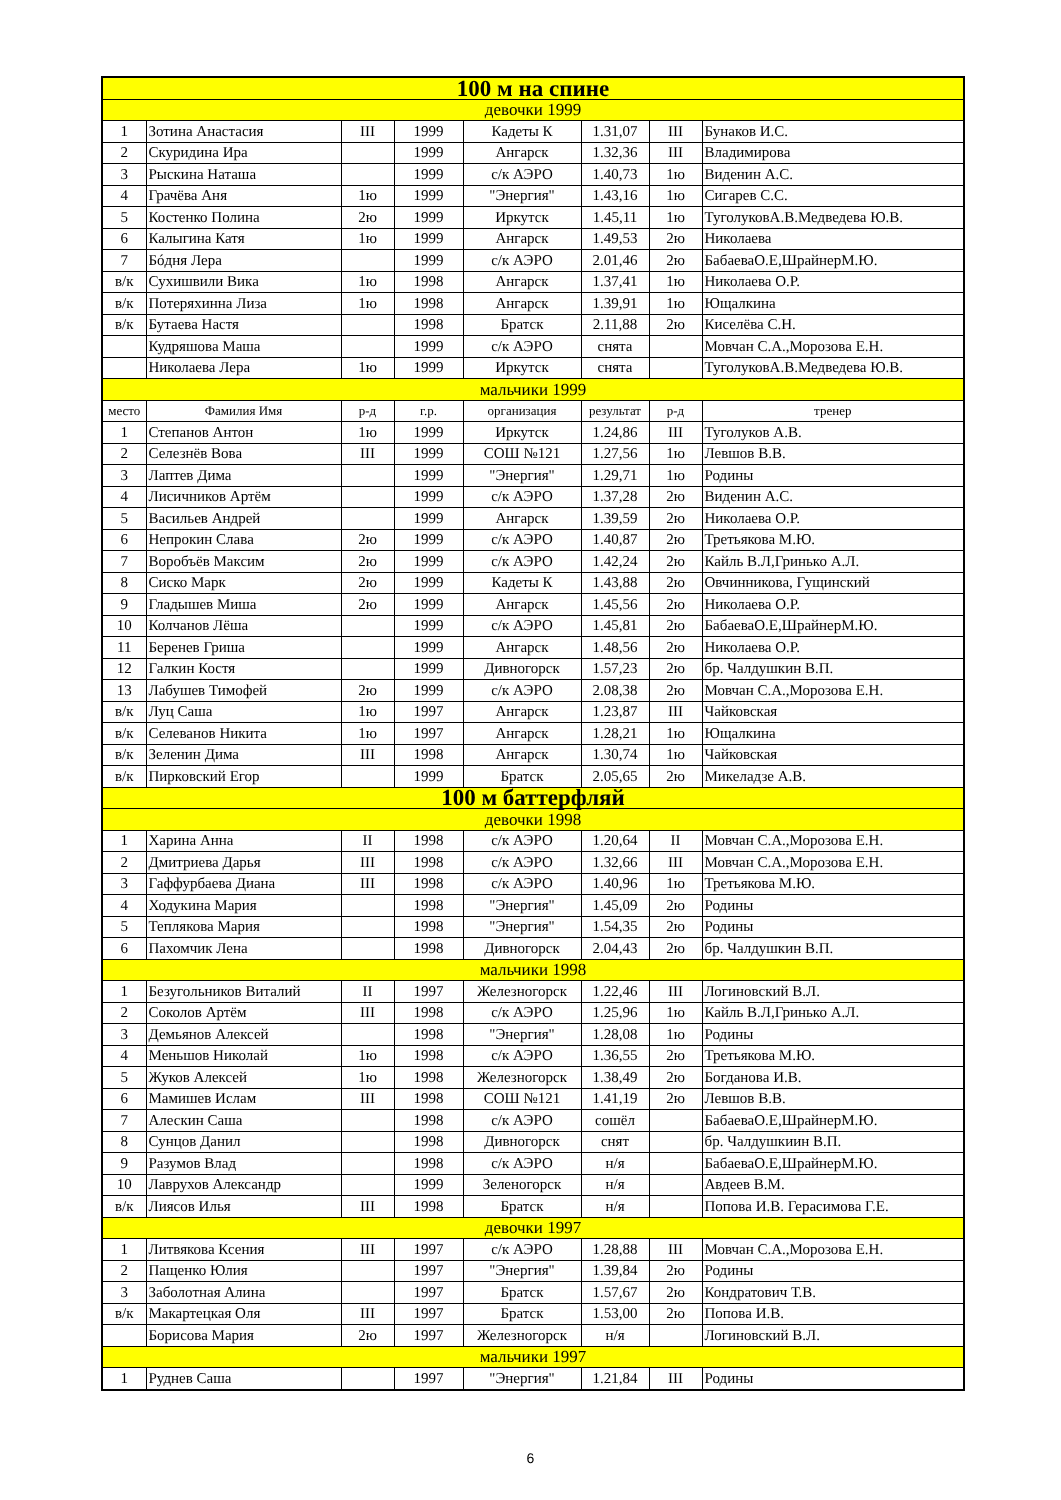| 100 м на спине | | | | | | | |
| девочки 1999 | | | | | | | |
| 1 | Зотина Анастасия | III | 1999 | Кадеты К | 1.31,07 | III | Бунаков И.С. |
| 2 | Скуридина Ира | | 1999 | Ангарск | 1.32,36 | III | Владимирова |
| 3 | Рыскина Наташа | | 1999 | с/к АЭРО | 1.40,73 | 1ю | Виденин А.С. |
| 4 | Грачёва Аня | 1ю | 1999 | "Энергия" | 1.43,16 | 1ю | Сигарев С.С. |
| 5 | Костенко Полина | 2ю | 1999 | Иркутск | 1.45,11 | 1ю | ТуголуковА.В.Медведева Ю.В. |
| 6 | Калыгина Катя | 1ю | 1999 | Ангарск | 1.49,53 | 2ю | Николаева |
| 7 | Бóдня Лера | | 1999 | с/к АЭРО | 2.01,46 | 2ю | БабаеваО.Е,ШрайнерМ.Ю. |
| в/к | Сухишвили Вика | 1ю | 1998 | Ангарск | 1.37,41 | 1ю | Николаева О.Р. |
| в/к | Потеряхинна Лиза | 1ю | 1998 | Ангарск | 1.39,91 | 1ю | Ющалкина |
| в/к | Бутаева Настя | | 1998 | Братск | 2.11,88 | 2ю | Киселёва С.Н. |
| | Кудряшова Маша | | 1999 | с/к АЭРО | снята | | Мовчан С.А.,Морозова Е.Н. |
| | Николаева Лера | 1ю | 1999 | Иркутск | снята | | ТуголуковА.В.Медведева Ю.В. |
| мальчики 1999 | | | | | | | |
| место | Фамилия Имя | р-д | г.р. | организация | результат | р-д | тренер |
| 1 | Степанов Антон | 1ю | 1999 | Иркутск | 1.24,86 | III | Туголуков А.В. |
| 2 | Селезнёв Вова | III | 1999 | СОШ №121 | 1.27,56 | 1ю | Левшов В.В. |
| 3 | Лаптев Дима | | 1999 | "Энергия" | 1.29,71 | 1ю | Родины |
| 4 | Лисичников Артём | | 1999 | с/к АЭРО | 1.37,28 | 2ю | Виденин А.С. |
| 5 | Васильев Андрей | | 1999 | Ангарск | 1.39,59 | 2ю | Николаева О.Р. |
| 6 | Непрокин Слава | 2ю | 1999 | с/к АЭРО | 1.40,87 | 2ю | Третьякова М.Ю. |
| 7 | Воробъёв Максим | 2ю | 1999 | с/к АЭРО | 1.42,24 | 2ю | Кайль В.Л,Гринько А.Л. |
| 8 | Сиско Марк | 2ю | 1999 | Кадеты К | 1.43,88 | 2ю | Овчинникова, Гущинский |
| 9 | Гладышев Миша | 2ю | 1999 | Ангарск | 1.45,56 | 2ю | Николаева О.Р. |
| 10 | Колчанов Лёша | | 1999 | с/к АЭРО | 1.45,81 | 2ю | БабаеваО.Е,ШрайнерМ.Ю. |
| 11 | Беренев Гриша | | 1999 | Ангарск | 1.48,56 | 2ю | Николаева О.Р. |
| 12 | Галкин Костя | | 1999 | Дивногорск | 1.57,23 | 2ю | бр. Чалдушкин В.П. |
| 13 | Лабушев Тимофей | 2ю | 1999 | с/к АЭРО | 2.08,38 | 2ю | Мовчан С.А.,Морозова Е.Н. |
| в/к | Луц Саша | 1ю | 1997 | Ангарск | 1.23,87 | III | Чайковская |
| в/к | Селеванов Никита | 1ю | 1997 | Ангарск | 1.28,21 | 1ю | Ющалкина |
| в/к | Зеленин Дима | III | 1998 | Ангарск | 1.30,74 | 1ю | Чайковская |
| в/к | Пирковский Егор | | 1999 | Братск | 2.05,65 | 2ю | Микеладзе А.В. |
| 100 м баттерфляй | | | | | | | |
| девочки 1998 | | | | | | | |
| 1 | Харина Анна | II | 1998 | с/к АЭРО | 1.20,64 | II | Мовчан С.А.,Морозова Е.Н. |
| 2 | Дмитриева Дарья | III | 1998 | с/к АЭРО | 1.32,66 | III | Мовчан С.А.,Морозова Е.Н. |
| 3 | Гаффурбаева Диана | III | 1998 | с/к АЭРО | 1.40,96 | 1ю | Третьякова М.Ю. |
| 4 | Ходукина Мария | | 1998 | "Энергия" | 1.45,09 | 2ю | Родины |
| 5 | Теплякова Мария | | 1998 | "Энергия" | 1.54,35 | 2ю | Родины |
| 6 | Пахомчик Лена | | 1998 | Дивногорск | 2.04,43 | 2ю | бр. Чалдушкин В.П. |
| мальчики 1998 | | | | | | | |
| 1 | Безугольников Виталий | II | 1997 | Железногорск | 1.22,46 | III | Логиновский В.Л. |
| 2 | Соколов Артём | III | 1998 | с/к АЭРО | 1.25,96 | 1ю | Кайль В.Л,Гринько А.Л. |
| 3 | Демьянов Алексей | | 1998 | "Энергия" | 1.28,08 | 1ю | Родины |
| 4 | Меньшов Николай | 1ю | 1998 | с/к АЭРО | 1.36,55 | 2ю | Третьякова М.Ю. |
| 5 | Жуков Алексей | 1ю | 1998 | Железногорск | 1.38,49 | 2ю | Богданова И.В. |
| 6 | Мамишев Ислам | III | 1998 | СОШ №121 | 1.41,19 | 2ю | Левшов В.В. |
| 7 | Алескин Саша | | 1998 | с/к АЭРО | сошёл | | БабаеваО.Е,ШрайнерМ.Ю. |
| 8 | Сунцов Данил | | 1998 | Дивногорск | снят | | бр. Чалдушкиин В.П. |
| 9 | Разумов Влад | | 1998 | с/к АЭРО | н/я | | БабаеваО.Е,ШрайнерМ.Ю. |
| 10 | Лаврухов Александр | | 1999 | Зеленогорск | н/я | | Авдеев В.М. |
| в/к | Лиясов Илья | III | 1998 | Братск | н/я | | Попова И.В. Герасимова Г.Е. |
| девочки 1997 | | | | | | | |
| 1 | Литвякова Ксения | III | 1997 | с/к АЭРО | 1.28,88 | III | Мовчан С.А.,Морозова Е.Н. |
| 2 | Пащенко Юлия | | 1997 | "Энергия" | 1.39,84 | 2ю | Родины |
| 3 | Заболотная Алина | | 1997 | Братск | 1.57,67 | 2ю | Кондратович Т.В. |
| в/к | Макартецкая Оля | III | 1997 | Братск | 1.53,00 | 2ю | Попова И.В. |
| | Борисова Мария | 2ю | 1997 | Железногорск | н/я | | Логиновский В.Л. |
| мальчики 1997 | | | | | | | |
| 1 | Руднев Саша | | 1997 | "Энергия" | 1.21,84 | III | Родины |
6